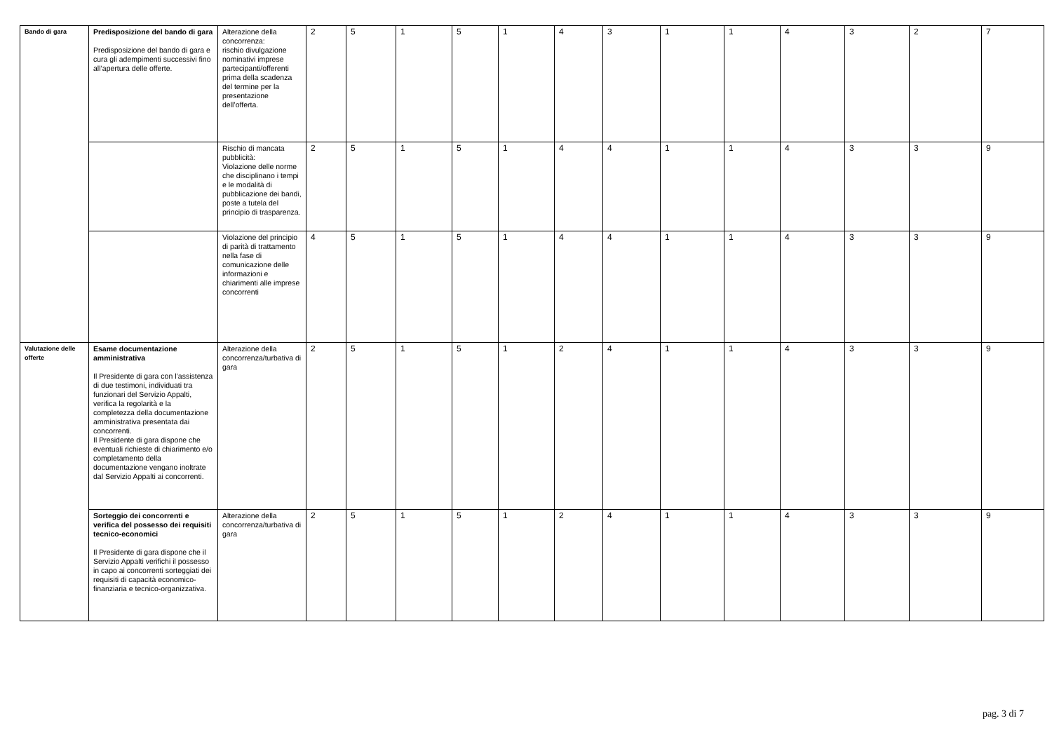| Bando di gara | Predisposizione del bando di gara Predisposizione del bando di gara e cura gli adempimenti successivi fino all’apertura delle offerte. | Alterazione della concorrenza: rischio divulgazione nominativi imprese partecipanti/offerenti prima della scadenza del termine per la presentazione dell’offerta. | 2 | 5 | 1 | 5 | 1 | 4 | 3 | 1 | 1 | 4 | 3 | 2 | 7 |
| | | Rischio di mancata pubblicità: Violazione delle norme che disciplinano i tempi e le modalità di pubblicazione dei bandi, poste a tutela del principio di trasparenza. | 2 | 5 | 1 | 5 | 1 | 4 | 4 | 1 | 1 | 4 | 3 | 3 | 9 |
| | | Violazione del principio di parità di trattamento nella fase di comunicazione delle informazioni e chiarimenti alle imprese concorrenti | 4 | 5 | 1 | 5 | 1 | 4 | 4 | 1 | 1 | 4 | 3 | 3 | 9 |
| Valutazione delle offerte | Esame documentazione amministrativa Il Presidente di gara con l’assistenza di due testimoni, individuati tra funzionari del Servizio Appalti, verifica la regolarità e la completezza della documentazione amministrativa presentata dai concorrenti. Il Presidente di gara dispone che eventuali richieste di chiarimento e/o completamento della documentazione vengano inoltrate dal Servizio Appalti ai concorrenti. | Alterazione della concorrenza/turbativa di gara | 2 | 5 | 1 | 5 | 1 | 2 | 4 | 1 | 1 | 4 | 3 | 3 | 9 |
| | Sorteggio dei concorrenti e verifica del possesso dei requisiti tecnico-economici Il Presidente di gara dispone che il Servizio Appalti verifichi il possesso in capo ai concorrenti sorteggiati dei requisiti di capacità economico-finanziaria e tecnico-organizzativa. | Alterazione della concorrenza/turbativa di gara | 2 | 5 | 1 | 5 | 1 | 2 | 4 | 1 | 1 | 4 | 3 | 3 | 9 |
pag. 3 di 7